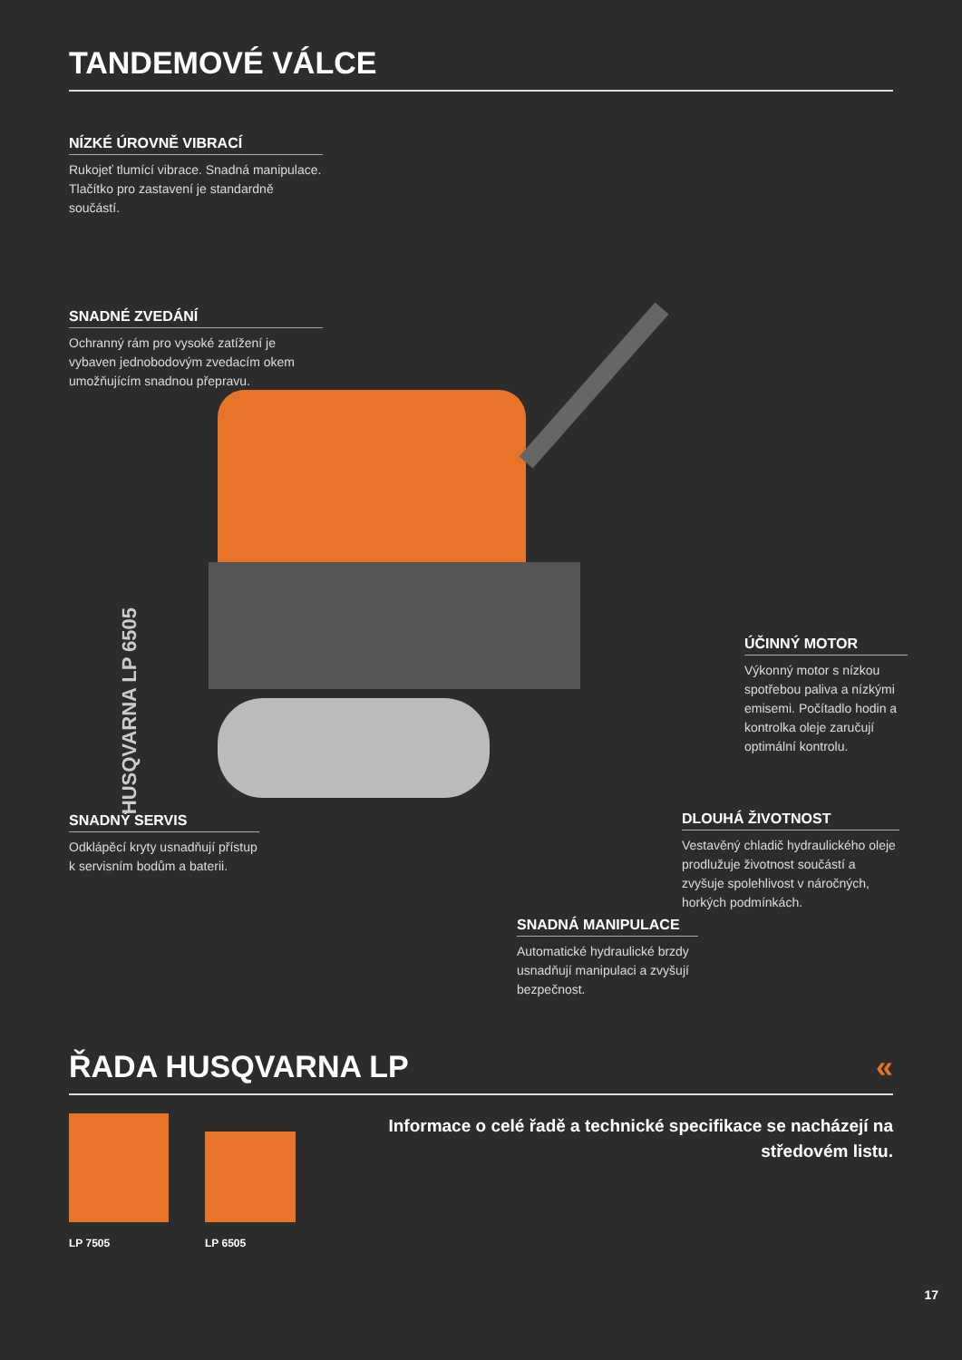TANDEMOVÉ VÁLCE
NÍZKÉ ÚROVNĚ VIBRACÍ
Rukojeť tlumící vibrace. Snadná manipulace. Tlačítko pro zastavení je standardně součástí.
SNADNÉ ZVEDÁNÍ
Ochranný rám pro vysoké zatížení je vybaven jednobodovým zvedacím okem umožňujícím snadnou přepravu.
ÚČINNÝ MOTOR
Výkonný motor s nízkou spotřebou paliva a nízkými emisemi. Počítadlo hodin a kontrolka oleje zaručují optimální kontrolu.
DLOUHÁ ŽIVOTNOST
Vestavěný chladič hydraulického oleje prodlužuje životnost součástí a zvyšuje spolehlivost v náročných, horkých podmínkách.
SNADNÝ SERVIS
Odklápěcí kryty usnadňují přístup k servisním bodům a baterii.
SNADNÁ MANIPULACE
Automatické hydraulické brzdy usnadňují manipulaci a zvyšují bezpečnost.
ŘADA HUSQVARNA LP «
LP 7505 LP 6505
Informace o celé řadě a technické specifikace se nacházejí na středovém listu.
17
HUSQVARNA LP 6505